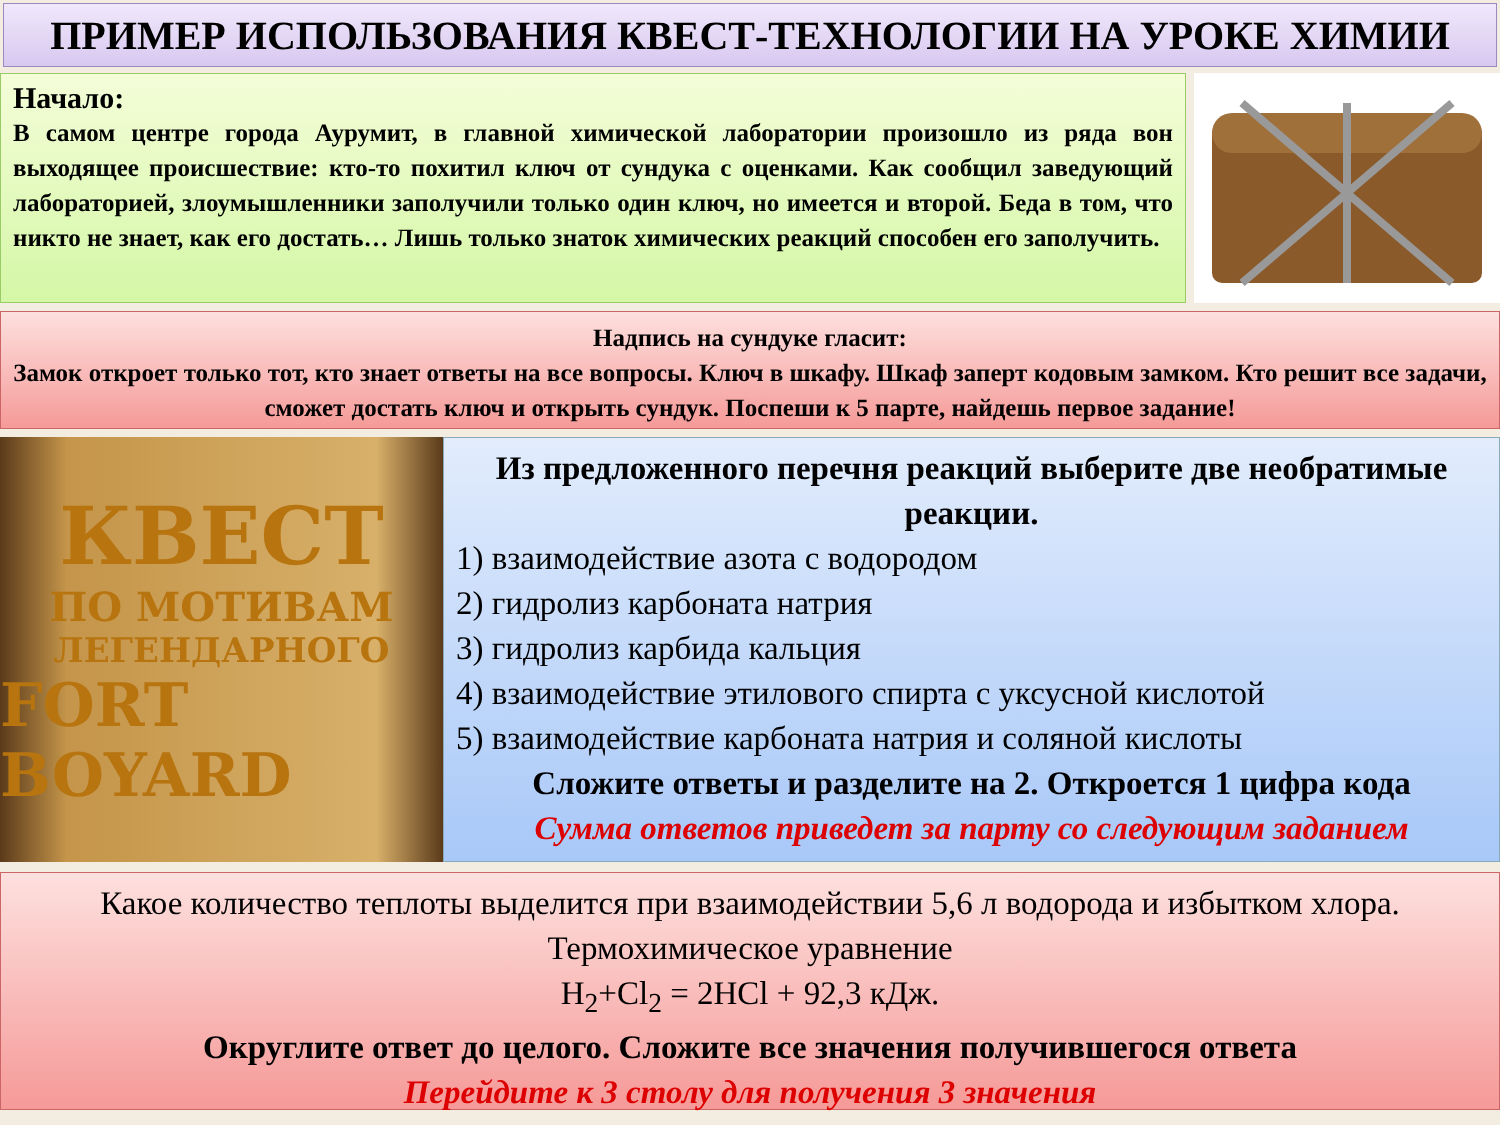ПРИМЕР ИСПОЛЬЗОВАНИЯ КВЕСТ-ТЕХНОЛОГИИ НА УРОКЕ ХИМИИ
Начало:
В самом центре города Аурумит, в главной химической лаборатории произошло из ряда вон выходящее происшествие: кто-то похитил ключ от сундука с оценками. Как сообщил заведующий лабораторией, злоумышленники заполучили только один ключ, но имеется и второй. Беда в том, что никто не знает, как его достать… Лишь только знаток химических реакций способен его заполучить.
Надпись на сундуке гласит:
Замок откроет только тот, кто знает ответы на все вопросы. Ключ в шкафу. Шкаф заперт кодовым замком. Кто решит все задачи, сможет достать ключ и открыть сундук. Поспеши к 5 парте, найдешь первое задание!
КВЕСТ
ПО МОТИВАМ
ЛЕГЕНДАРНОГО
FORT BOYARD
Из предложенного перечня реакций выберите две необратимые реакции.
1) взаимодействие азота с водородом
2) гидролиз карбоната натрия
3) гидролиз карбида кальция
4) взаимодействие этилового спирта с уксусной кислотой
5) взаимодействие карбоната натрия и соляной кислоты
Сложите ответы и разделите на 2. Откроется 1 цифра кода
Сумма ответов приведет за парту со следующим заданием
Какое количество теплоты выделится при взаимодействии 5,6 л водорода и избытком хлора. Термохимическое уравнение
H<sub>2</sub>+Cl<sub>2</sub> = 2HCl + 92,3 кДж.
Округлите ответ до целого. Сложите все значения получившегося ответа
Перейдите к 3 столу для получения 3 значения